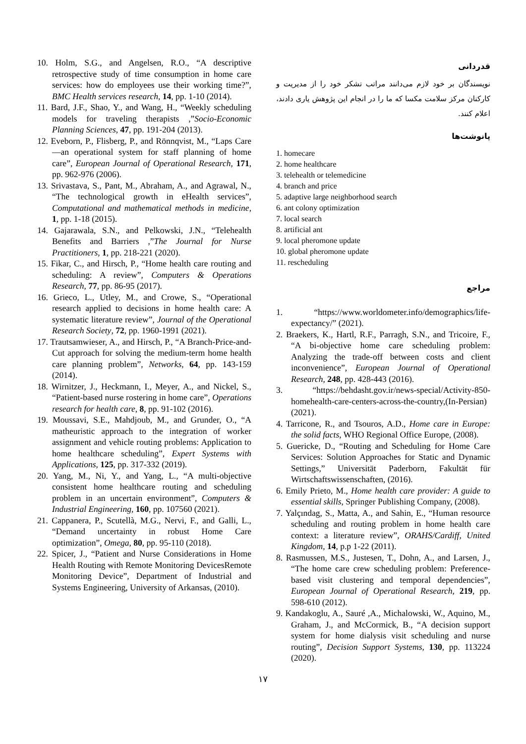10. Holm, S.G., and Angelsen, R.O., “A descriptive retrospective study of time consumption in home care services: how do employees use their working time?”, BMC Health services research, 14, pp. 1-10 (2014).
11. Bard, J.F., Shao, Y., and Wang, H., “Weekly scheduling models for traveling therapists ,”Socio-Economic Planning Sciences, 47, pp. 191-204 (2013).
12. Eveborn, P., Flisberg, P., and Rönnqvist, M., “Laps Care—an operational system for staff planning of home care”, European Journal of Operational Research, 171, pp. 962-976 (2006).
13. Srivastava, S., Pant, M., Abraham, A., and Agrawal, N., “The technological growth in eHealth services”, Computational and mathematical methods in medicine, 1, pp. 1-18 (2015).
14. Gajarawala, S.N., and Pelkowski, J.N., “Telehealth Benefits and Barriers ,”The Journal for Nurse Practitioners, 1, pp. 218-221 (2020).
15. Fikar, C., and Hirsch, P., “Home health care routing and scheduling: A review”, Computers & Operations Research, 77, pp. 86-95 (2017).
16. Grieco, L., Utley, M., and Crowe, S., “Operational research applied to decisions in home health care: A systematic literature review”, Journal of the Operational Research Society, 72, pp. 1960-1991 (2021).
17. Trautsamwieser, A., and Hirsch, P., “A Branch-Price-and-Cut approach for solving the medium-term home health care planning problem”, Networks, 64, pp. 143-159 (2014).
18. Wirnitzer, J., Heckmann, I., Meyer, A., and Nickel, S., “Patient-based nurse rostering in home care”, Operations research for health care, 8, pp. 91-102 (2016).
19. Moussavi, S.E., Mahdjoub, M., and Grunder, O., “A matheuristic approach to the integration of worker assignment and vehicle routing problems: Application to home healthcare scheduling”, Expert Systems with Applications, 125, pp. 317-332 (2019).
20. Yang, M., Ni, Y., and Yang, L., “A multi-objective consistent home healthcare routing and scheduling problem in an uncertain environment”, Computers & Industrial Engineering, 160, pp. 107560 (2021).
21. Cappanera, P., Scutellà, M.G., Nervi, F., and Galli, L., “Demand uncertainty in robust Home Care optimization”, Omega, 80, pp. 95-110 (2018).
22. Spicer, J., “Patient and Nurse Considerations in Home Health Routing with Remote Monitoring DevicesRemote Monitoring Device”, Department of Industrial and Systems Engineering, University of Arkansas, (2010).
قدردانی
نویسندگان بر خود لازم می‌دانند مراتب تشکر خود را از مدیریت و کارکنان مرکز سلامت مکسا که ما را در انجام این پژوهش یاری دادند، اعلام کنند.
پانوشت‌ها
1. homecare
2. home healthcare
3. telehealth or telemedicine
4. branch and price
5. adaptive large neighborhood search
6. ant colony optimization
7. local search
8. artificial ant
9. local pheromone update
10. global pheromone update
11. rescheduling
مراجع
1. “https://www.worldometer.info/demographics/life-expectancy/” (2021).
2. Braekers, K., Hartl, R.F., Parragh, S.N., and Tricoire, F., “A bi-objective home care scheduling problem: Analyzing the trade-off between costs and client inconvenience”, European Journal of Operational Research, 248, pp. 428-443 (2016).
3. “https://behdasht.gov.ir/news-special/Activity-850-homehealth-care-centers-across-the-country,(In-Persian) (2021).
4. Tarricone, R., and Tsouros, A.D., Home care in Europe: the solid facts, WHO Regional Office Europe, (2008).
5. Guericke, D., “Routing and Scheduling for Home Care Services: Solution Approaches for Static and Dynamic Settings,” Universität Paderborn, Fakultät für Wirtschaftswissenschaften, (2016).
6. Emily Prieto, M., Home health care provider: A guide to essential skills, Springer Publishing Company, (2008).
7. Yalçındag, S., Matta, A., and Sahin, E., “Human resource scheduling and routing problem in home health care context: a literature review”, ORAHS/Cardiff, United Kingdom, 14, p.p 1-22 (2011).
8. Rasmussen, M.S., Justesen, T., Dohn, A., and Larsen, J., “The home care crew scheduling problem: Preference-based visit clustering and temporal dependencies”, European Journal of Operational Research, 219, pp. 598-610 (2012).
9. Kandakoglu, A., Sauré ,A., Michalowski, W., Aquino, M., Graham, J., and McCormick, B., “A decision support system for home dialysis visit scheduling and nurse routing”, Decision Support Systems, 130, pp. 113224 (2020).
۱۷